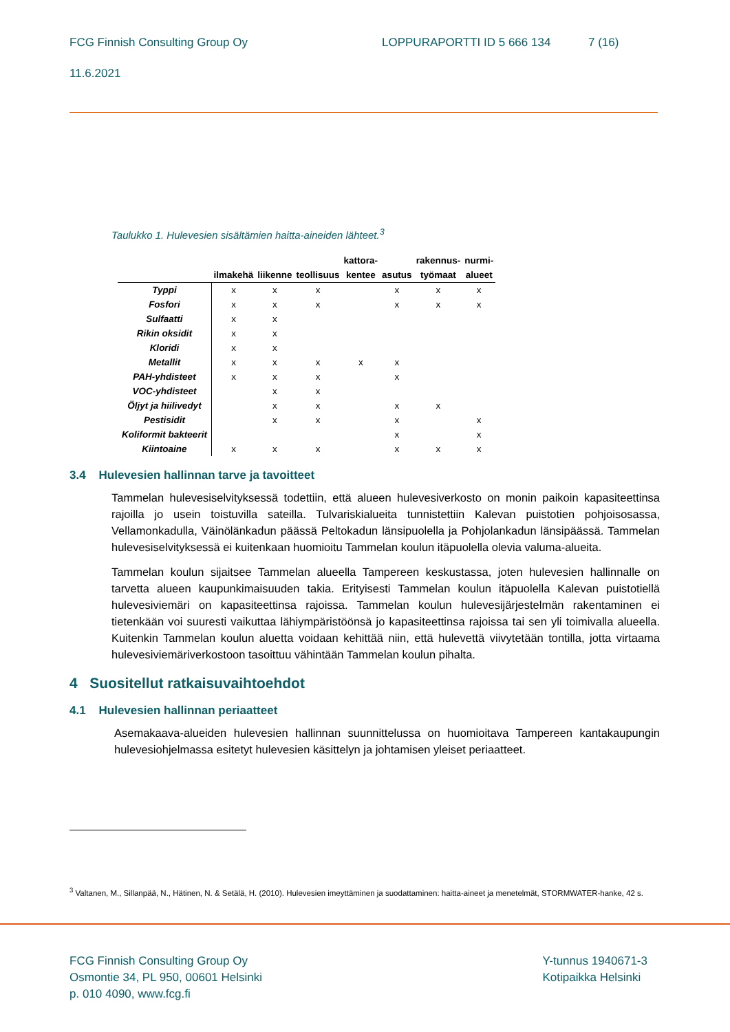FCG Finnish Consulting Group Oy LOPPURAPORTTI ID 5 666 134 7 (16)
11.6.2021
Taulukko 1. Hulevesien sisältämien haitta-aineiden lähteet.<sup>3</sup>
| | | | | kattora- | | rakennus- | nurmi- |
| --- | --- | --- | --- | --- | --- | --- | --- |
| | ilmakehä | liikenne | teollisuus | kentee | asutus | työmaat | alueet |
| Typpi | x | x | x | | x | x | x |
| Fosfori | x | x | x | | x | x | x |
| Sulfaatti | x | x | | | | | |
| Rikin oksidit | x | x | | | | | |
| Kloridi | x | x | | | | | |
| Metallit | x | x | x | x | x | | |
| PAH-yhdisteet | x | x | x | | x | | |
| VOC-yhdisteet | | x | x | | | | |
| Öljyt ja hiilivedyt | | x | x | | x | x | |
| Pestisidit | | x | x | | x | | x |
| Koliformit bakteerit | | | | | x | | x |
| Kiintoaine | x | x | x | | x | x | x |
3.4 Hulevesien hallinnan tarve ja tavoitteet
Tammelan hulevesiselvityksessä todettiin, että alueen hulevesiverkosto on monin paikoin kapasiteettinsa rajoilla jo usein toistuvilla sateilla. Tulvariskialueita tunnistettiin Kalevan puistotien pohjoisosassa, Vellamonkadulla, Väinölänkadun päässä Peltokadun länsipuolella ja Pohjolankadun länsipäässä. Tammelan hulevesiselvityksessä ei kuitenkaan huomioitu Tammelan koulun itäpuolella olevia valuma-alueita.
Tammelan koulun sijaitsee Tammelan alueella Tampereen keskustassa, joten hulevesien hallinnalle on tarvetta alueen kaupunkimaisuuden takia. Erityisesti Tammelan koulun itäpuolella Kalevan puistotiellä hulevesiviemäri on kapasiteettinsa rajoissa. Tammelan koulun hulevesijärjestelmän rakentaminen ei tietenkään voi suuresti vaikuttaa lähiympäristöönsä jo kapasiteettinsa rajoissa tai sen yli toimivalla alueella. Kuitenkin Tammelan koulun aluetta voidaan kehittää niin, että hulevettä viivytetään tontilla, jotta virtaama hulevesiviemäriverkostoon tasoittuu vähintään Tammelan koulun pihalta.
4 Suositellut ratkaisuvaihtoehdot
4.1 Hulevesien hallinnan periaatteet
Asemakaava-alueiden hulevesien hallinnan suunnittelussa on huomioitava Tampereen kantakaupungin hulevesiohjelmassa esitetyt hulevesien käsittelyn ja johtamisen yleiset periaatteet.
<sup>3</sup> Valtanen, M., Sillanpää, N., Hätinen, N. & Setälä, H. (2010). Hulevesien imeyttäminen ja suodattaminen: haitta-aineet ja menetelmät, STORMWATER-hanke, 42 s.
FCG Finnish Consulting Group Oy
Osmontie 34, PL 950, 00601 Helsinki
p. 010 4090, www.fcg.fi
Y-tunnus 1940671-3
Kotipaikka Helsinki